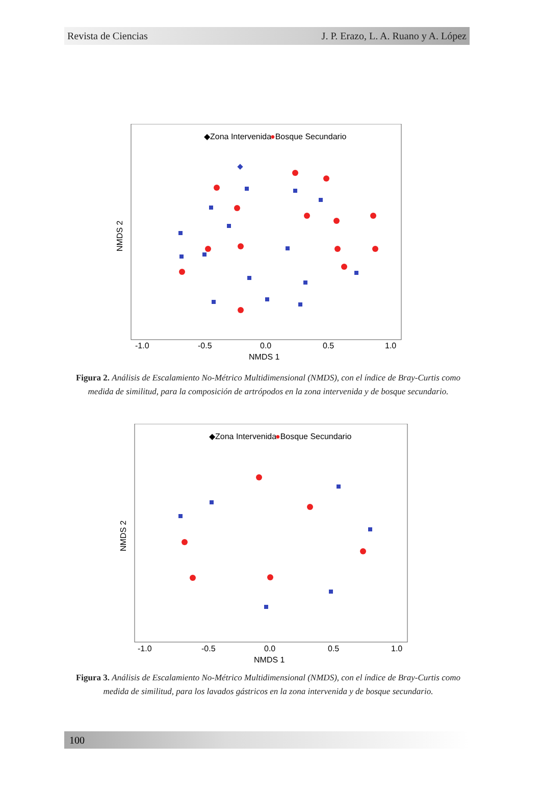Revista de Ciencias J. P. Erazo, L. A. Ruano y A. López
◆Zona Intervenida
●Bosque Secundario
-1.0
-0.5
0.0
0.5
1.0
NMDS 1
NMDS 2
Figura 2. Análisis de Escalamiento No-Métrico Multidimensional (NMDS), con el índice de Bray-Curtis como medida de similitud, para la composición de artrópodos en la zona intervenida y de bosque secundario.
◆Zona Intervenida
●Bosque Secundario
-1.0
-0.5
0.0
0.5
1.0
NMDS 1
NMDS 2
Figura 3. Análisis de Escalamiento No-Métrico Multidimensional (NMDS), con el índice de Bray-Curtis como medida de similitud, para los lavados gástricos en la zona intervenida y de bosque secundario.
100